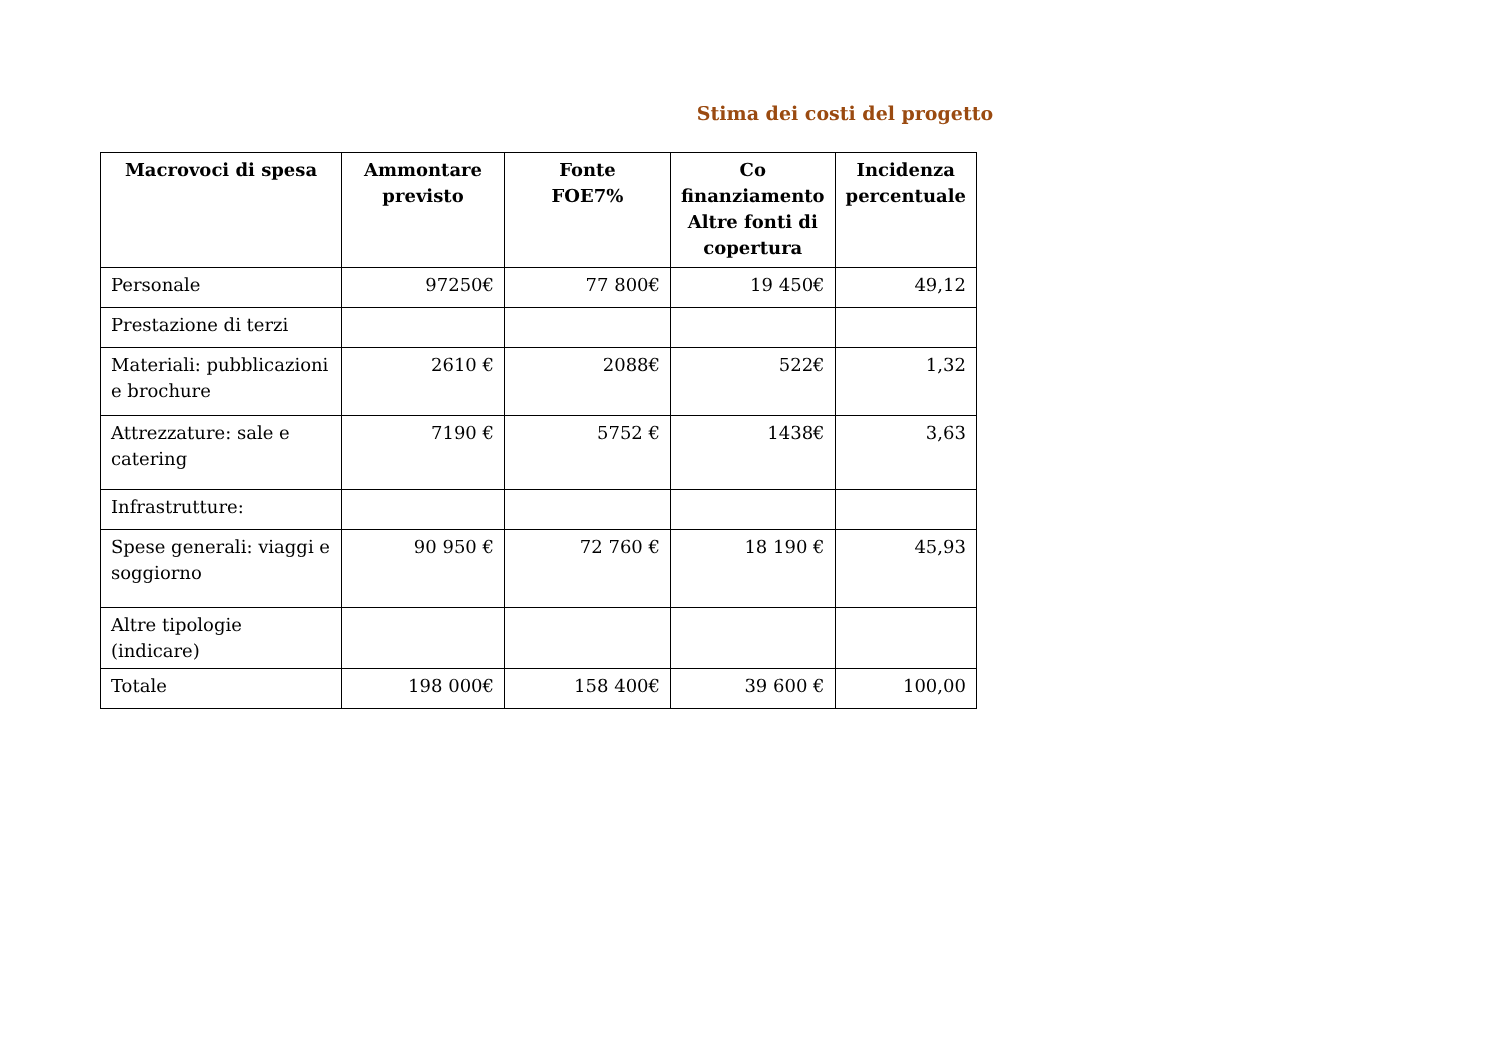Stima dei costi del progetto
| Macrovoci di spesa | Ammontare previsto | Fonte FOE7% | Co finanziamento Altre fonti di copertura | Incidenza percentuale |
| --- | --- | --- | --- | --- |
| Personale | 97250€ | 77 800€ | 19 450€ | 49,12 |
| Prestazione di terzi | | | | |
| Materiali: pubblicazioni e brochure | 2610 € | 2088€ | 522€ | 1,32 |
| Attrezzature: sale e catering | 7190 € | 5752 € | 1438€ | 3,63 |
| Infrastrutture: | | | | |
| Spese generali: viaggi e soggiorno | 90 950 € | 72 760 € | 18 190 € | 45,93 |
| Altre tipologie (indicare) | | | | |
| Totale | 198 000€ | 158 400€ | 39 600 € | 100,00 |